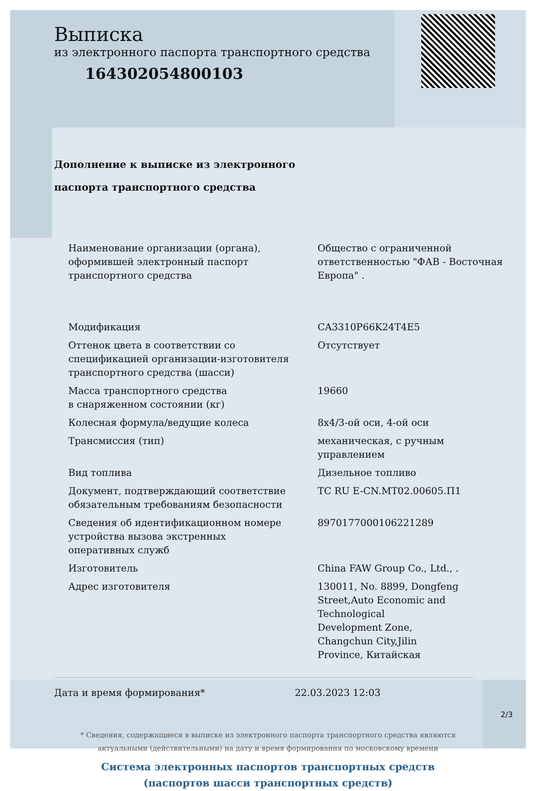Выписка
из электронного паспорта транспортного средства
164302054800103
Дополнение к выписке из электронного
паспорта транспортного средства
| Наименование организации (органа), оформившей электронный паспорт транспортного средства | Общество с ограниченной ответственностью "ФАВ - Восточная Европа" . |
| Модификация | CA3310P66K24T4E5 |
| Оттенок цвета в соответствии со спецификацией организации-изготовителя транспортного средства (шасси) | Отсутствует |
| Масса транспортного средства в снаряженном состоянии (кг) | 19660 |
| Колесная формула/ведущие колеса | 8x4/3-ой оси, 4-ой оси |
| Трансмиссия (тип) | механическая, с ручным управлением |
| Вид топлива | Дизельное топливо |
| Документ, подтверждающий соответствие обязательным требованиям безопасности | ТС RU E-CN.МТ02.00605.П1 |
| Сведения об идентификационном номере устройства вызова экстренных оперативных служб | 89701770001062212​89 |
| Изготовитель | China FAW Group Co., Ltd., . |
| Адрес изготовителя | 130011, No. 8899, Dongfeng Street,Auto Economic and Technological Development Zone, Changchun City,Jilin Province, Китайская |
Дата и время формирования* 22.03.2023 12:03
* Сведения, содержащиеся в выписке из электронного паспорта транспортного средства являются
актуальными (действительными) на дату и время формирования по московскому времени
Система электронных паспортов транспортных средств
(паспортов шасси транспортных средств)
2/3